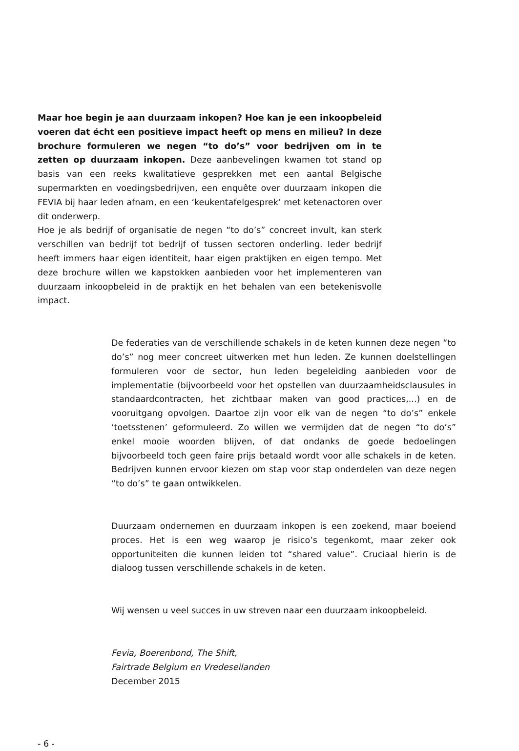Maar hoe begin je aan duurzaam inkopen? Hoe kan je een inkoopbeleid voeren dat écht een positieve impact heeft op mens en milieu? In deze brochure formuleren we negen “to do’s” voor bedrijven om in te zetten op duurzaam inkopen. Deze aanbevelingen kwamen tot stand op basis van een reeks kwalitatieve gesprekken met een aantal Belgische supermarkten en voedingsbedrijven, een enquête over duurzaam inkopen die FEVIA bij haar leden afnam, en een ‘keukentafelgesprek’ met ketenactoren over dit onderwerp.
Hoe je als bedrijf of organisatie de negen “to do’s” concreet invult, kan sterk verschillen van bedrijf tot bedrijf of tussen sectoren onderling. Ieder bedrijf heeft immers haar eigen identiteit, haar eigen praktijken en eigen tempo. Met deze brochure willen we kapstokken aanbieden voor het implementeren van duurzaam inkoopbeleid in de praktijk en het behalen van een betekenisvolle impact.
De federaties van de verschillende schakels in de keten kunnen deze negen “to do’s” nog meer concreet uitwerken met hun leden. Ze kunnen doelstellingen formuleren voor de sector, hun leden begeleiding aanbieden voor de implementatie (bijvoorbeeld voor het opstellen van duurzaamheidsclausules in standaardcontracten, het zichtbaar maken van good practices,...) en de vooruitgang opvolgen. Daartoe zijn voor elk van de negen “to do’s” enkele ‘toetsstenen’ geformuleerd. Zo willen we vermijden dat de negen “to do’s” enkel mooie woorden blijven, of dat ondanks de goede bedoelingen bijvoorbeeld toch geen faire prijs betaald wordt voor alle schakels in de keten. Bedrijven kunnen ervoor kiezen om stap voor stap onderdelen van deze negen “to do’s” te gaan ontwikkelen.
Duurzaam ondernemen en duurzaam inkopen is een zoekend, maar boeiend proces. Het is een weg waarop je risico’s tegenkomt, maar zeker ook opportuniteiten die kunnen leiden tot “shared value”. Cruciaal hierin is de dialoog tussen verschillende schakels in de keten.
Wij wensen u veel succes in uw streven naar een duurzaam inkoopbeleid.
Fevia, Boerenbond, The Shift,
Fairtrade Belgium en Vredeseilanden
December 2015
- 6 -